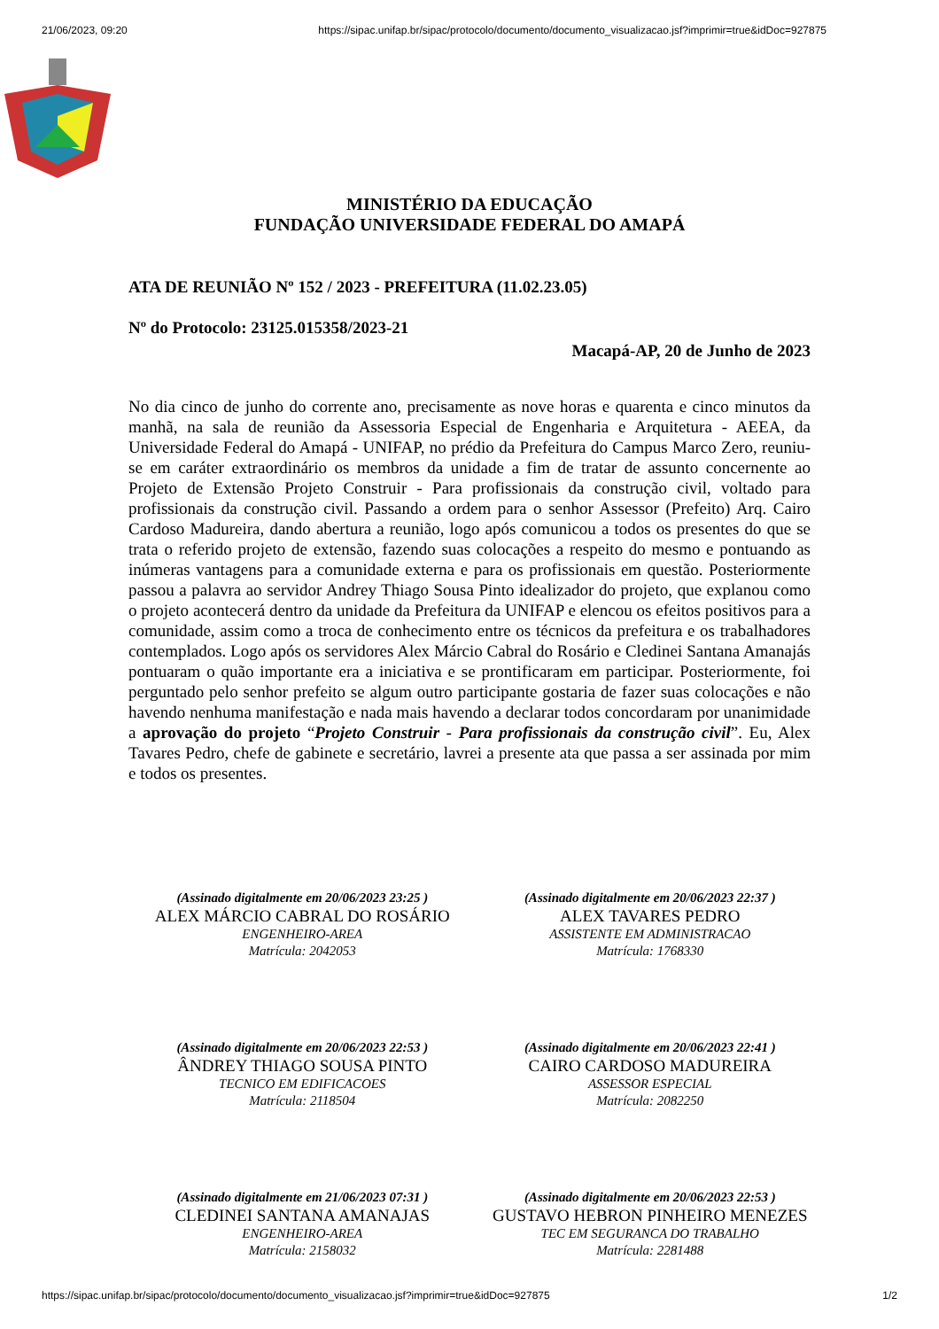21/06/2023, 09:20 https://sipac.unifap.br/sipac/protocolo/documento/documento_visualizacao.jsf?imprimir=true&idDoc=927875
MINISTÉRIO DA EDUCAÇÃO
FUNDAÇÃO UNIVERSIDADE FEDERAL DO AMAPÁ
ATA DE REUNIÃO Nº 152 / 2023 - PREFEITURA (11.02.23.05)
Nº do Protocolo: 23125.015358/2023-21
Macapá-AP, 20 de Junho de 2023
No dia cinco de junho do corrente ano, precisamente as nove horas e quarenta e cinco minutos da manhã, na sala de reunião da Assessoria Especial de Engenharia e Arquitetura - AEEA, da Universidade Federal do Amapá - UNIFAP, no prédio da Prefeitura do Campus Marco Zero, reuniu-se em caráter extraordinário os membros da unidade a fim de tratar de assunto concernente ao Projeto de Extensão Projeto Construir - Para profissionais da construção civil, voltado para profissionais da construção civil. Passando a ordem para o senhor Assessor (Prefeito) Arq. Cairo Cardoso Madureira, dando abertura a reunião, logo após comunicou a todos os presentes do que se trata o referido projeto de extensão, fazendo suas colocações a respeito do mesmo e pontuando as inúmeras vantagens para a comunidade externa e para os profissionais em questão. Posteriormente passou a palavra ao servidor Andrey Thiago Sousa Pinto idealizador do projeto, que explanou como o projeto acontecerá dentro da unidade da Prefeitura da UNIFAP e elencou os efeitos positivos para a comunidade, assim como a troca de conhecimento entre os técnicos da prefeitura e os trabalhadores contemplados. Logo após os servidores Alex Márcio Cabral do Rosário e Cledinei Santana Amanajás pontuaram o quão importante era a iniciativa e se prontificaram em participar. Posteriormente, foi perguntado pelo senhor prefeito se algum outro participante gostaria de fazer suas colocações e não havendo nenhuma manifestação e nada mais havendo a declarar todos concordaram por unanimidade a aprovação do projeto “Projeto Construir - Para profissionais da construção civil”. Eu, Alex Tavares Pedro, chefe de gabinete e secretário, lavrei a presente ata que passa a ser assinada por mim e todos os presentes.
(Assinado digitalmente em 20/06/2023 23:25 )
ALEX MÁRCIO CABRAL DO ROSÁRIO
ENGENHEIRO-AREA
Matrícula: 2042053
(Assinado digitalmente em 20/06/2023 22:37 )
ALEX TAVARES PEDRO
ASSISTENTE EM ADMINISTRACAO
Matrícula: 1768330
(Assinado digitalmente em 20/06/2023 22:53 )
ÂNDREY THIAGO SOUSA PINTO
TECNICO EM EDIFICACOES
Matrícula: 2118504
(Assinado digitalmente em 20/06/2023 22:41 )
CAIRO CARDOSO MADUREIRA
ASSESSOR ESPECIAL
Matrícula: 2082250
(Assinado digitalmente em 21/06/2023 07:31 )
CLEDINEI SANTANA AMANAJAS
ENGENHEIRO-AREA
Matrícula: 2158032
(Assinado digitalmente em 20/06/2023 22:53 )
GUSTAVO HEBRON PINHEIRO MENEZES
TEC EM SEGURANCA DO TRABALHO
Matrícula: 2281488
https://sipac.unifap.br/sipac/protocolo/documento/documento_visualizacao.jsf?imprimir=true&idDoc=927875 1/2